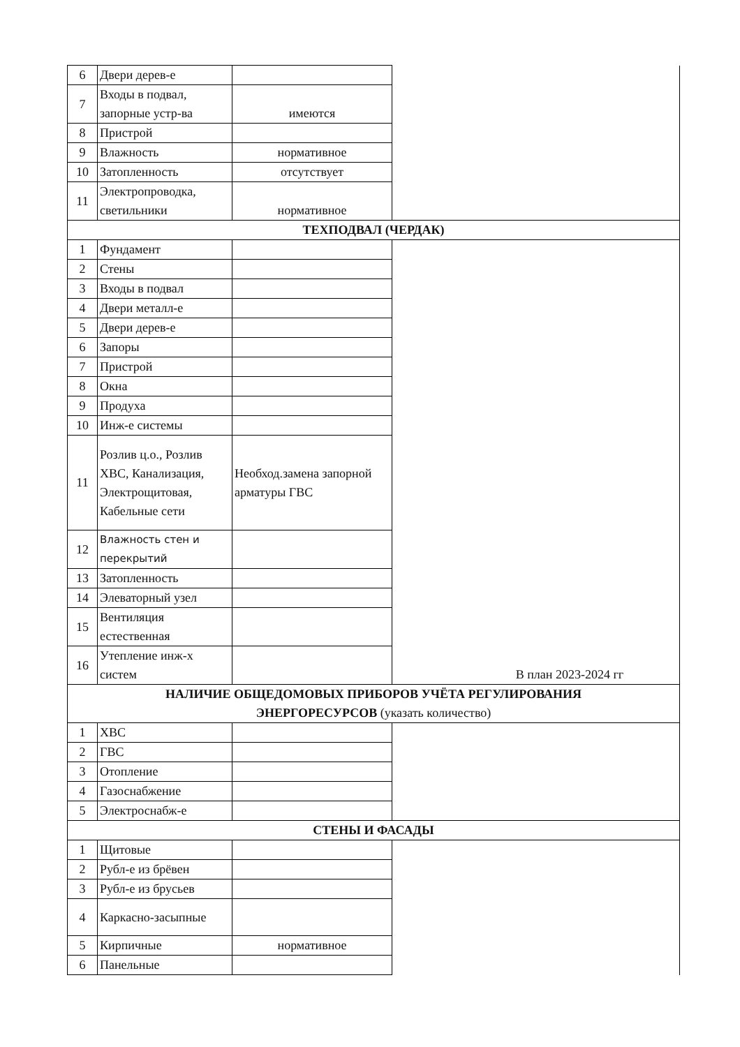| 6 | Двери дерев-е | | |
| 7 | Входы в подвал, запорные устр-ва | имеются | |
| 8 | Пристрой | | |
| 9 | Влажность | нормативное | |
| 10 | Затопленность | отсутствует | |
| 11 | Электропроводка, светильники | нормативное | |
| ТЕХПОДВАЛ (ЧЕРДАК) | | | |
| 1 | Фундамент | | В план 2023-2024 гг |
| 2 | Стены | | |
| 3 | Входы в подвал | | |
| 4 | Двери металл-е | | |
| 5 | Двери дерев-е | | |
| 6 | Запоры | | |
| 7 | Пристрой | | |
| 8 | Окна | | |
| 9 | Продуха | | |
| 10 | Инж-е системы | | |
| 11 | Розлив ц.о., Розлив ХВС, Канализация, Электрощитовая, Кабельные сети | Необход.замена запорной арматуры ГВС | |
| 12 | Влажность стен и перекрытий | | |
| 13 | Затопленность | | |
| 14 | Элеваторный узел | | |
| 15 | Вентиляция естественная | | |
| 16 | Утепление инж-х систем | | |
| НАЛИЧИЕ ОБЩЕДОМОВЫХ ПРИБОРОВ УЧЁТА РЕГУЛИРОВАНИЯ ЭНЕРГОРЕСУРСОВ (указать количество) | | | |
| 1 | ХВС | | |
| 2 | ГВС | | |
| 3 | Отопление | | |
| 4 | Газоснабжение | | |
| 5 | Электроснабж-е | | |
| СТЕНЫ И ФАСАДЫ | | | |
| 1 | Щитовые | | |
| 2 | Рубл-е из брёвен | | |
| 3 | Рубл-е из брусьев | | |
| 4 | Каркасно-засыпные | | |
| 5 | Кирпичные | нормативное | |
| 6 | Панельные | | |